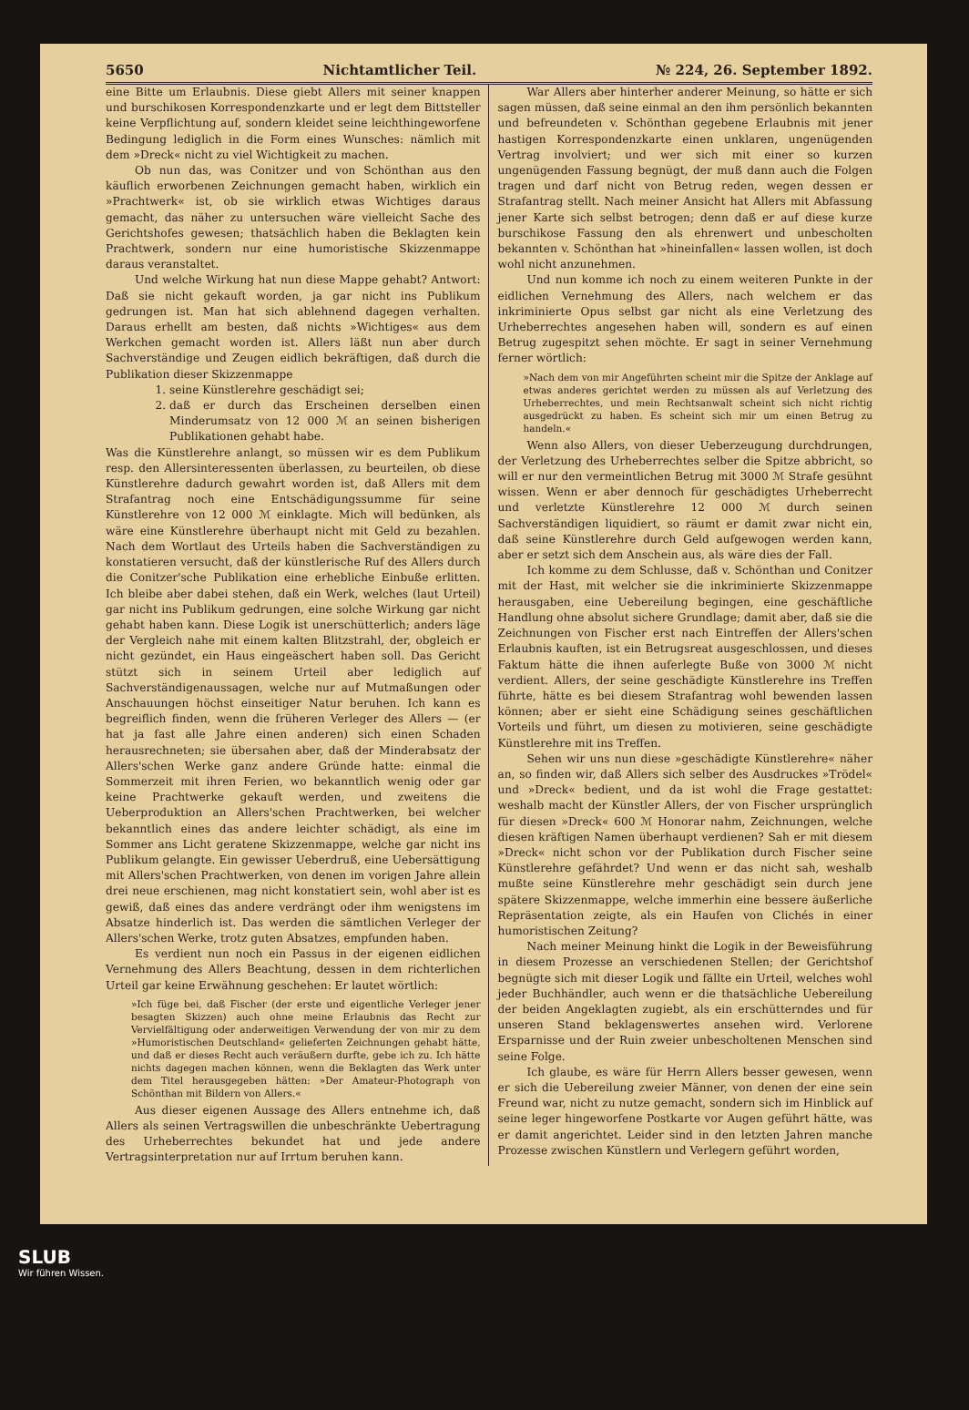5650 Nichtamtlicher Teil. № 224, 26. September 1892.
eine Bitte um Erlaubnis. Diese giebt Allers mit seiner knappen und burschikosen Korrespondenzkarte und er legt dem Bittsteller keine Verpflichtung auf, sondern kleidet seine leichthingeworfene Bedingung lediglich in die Form eines Wunsches: nämlich mit dem »Dreck« nicht zu viel Wichtigkeit zu machen.
Ob nun das, was Conitzer und von Schönthan aus den käuflich erworbenen Zeichnungen gemacht haben, wirklich ein »Prachtwerk« ist, ob sie wirklich etwas Wichtiges daraus gemacht, das näher zu untersuchen wäre vielleicht Sache des Gerichtshofes gewesen; thatsächlich haben die Beklagten kein Prachtwerk, sondern nur eine humoristische Skizzenmappe daraus veranstaltet.
Und welche Wirkung hat nun diese Mappe gehabt? Antwort: Daß sie nicht gekauft worden, ja gar nicht ins Publikum gedrungen ist. Man hat sich ablehnend dagegen verhalten. Daraus erhellt am besten, daß nichts »Wichtiges« aus dem Werkchen gemacht worden ist. Allers läßt nun aber durch Sachverständige und Zeugen eidlich bekräftigen, daß durch die Publikation dieser Skizzenmappe
1. seine Künstlerehre geschädigt sei;
2. daß er durch das Erscheinen derselben einen Minderumsatz von 12 000 ℳ an seinen bisherigen Publikationen gehabt habe.
Was die Künstlerehre anlangt, so müssen wir es dem Publikum resp. den Allersinteressenten überlassen, zu beurteilen, ob diese Künstlerehre dadurch gewahrt worden ist, daß Allers mit dem Strafantrag noch eine Entschädigungssumme für seine Künstlerehre von 12 000 ℳ einklagte. Mich will bedünken, als wäre eine Künstlerehre überhaupt nicht mit Geld zu bezahlen. Nach dem Wortlaut des Urteils haben die Sachverständigen zu konstatieren versucht, daß der künstlerische Ruf des Allers durch die Conitzer'sche Publikation eine erhebliche Einbuße erlitten. Ich bleibe aber dabei stehen, daß ein Werk, welches (laut Urteil) gar nicht ins Publikum gedrungen, eine solche Wirkung gar nicht gehabt haben kann. Diese Logik ist unerschütterlich; anders läge der Vergleich nahe mit einem kalten Blitzstrahl, der, obgleich er nicht gezündet, ein Haus eingeäschert haben soll. Das Gericht stützt sich in seinem Urteil aber lediglich auf Sachverständigenaussagen, welche nur auf Mutmaßungen oder Anschauungen höchst einseitiger Natur beruhen. Ich kann es begreiflich finden, wenn die früheren Verleger des Allers — (er hat ja fast alle Jahre einen anderen) sich einen Schaden herausrechneten; sie übersahen aber, daß der Minderabsatz der Allers'schen Werke ganz andere Gründe hatte: einmal die Sommerzeit mit ihren Ferien, wo bekanntlich wenig oder gar keine Prachtwerke gekauft werden, und zweitens die Ueberproduktion an Allers'schen Prachtwerken, bei welcher bekanntlich eines das andere leichter schädigt, als eine im Sommer ans Licht geratene Skizzenmappe, welche gar nicht ins Publikum gelangte. Ein gewisser Ueberdruß, eine Uebersättigung mit Allers'schen Prachtwerken, von denen im vorigen Jahre allein drei neue erschienen, mag nicht konstatiert sein, wohl aber ist es gewiß, daß eines das andere verdrängt oder ihm wenigstens im Absatze hinderlich ist. Das werden die sämtlichen Verleger der Allers'schen Werke, trotz guten Absatzes, empfunden haben.
Es verdient nun noch ein Passus in der eigenen eidlichen Vernehmung des Allers Beachtung, dessen in dem richterlichen Urteil gar keine Erwähnung geschehen: Er lautet wörtlich:
»Ich füge bei, daß Fischer (der erste und eigentliche Verleger jener besagten Skizzen) auch ohne meine Erlaubnis das Recht zur Vervielfältigung oder anderweitigen Verwendung der von mir zu dem »Humoristischen Deutschland« gelieferten Zeichnungen gehabt hätte, und daß er dieses Recht auch veräußern durfte, gebe ich zu. Ich hätte nichts dagegen machen können, wenn die Beklagten das Werk unter dem Titel herausgegeben hätten: »Der Amateur-Photograph von Schönthan mit Bildern von Allers.«
Aus dieser eigenen Aussage des Allers entnehme ich, daß Allers als seinen Vertragswillen die unbeschränkte Uebertragung des Urheberrechtes bekundet hat und jede andere Vertragsinterpretation nur auf Irrtum beruhen kann.
War Allers aber hinterher anderer Meinung, so hätte er sich sagen müssen, daß seine einmal an den ihm persönlich bekannten und befreundeten v. Schönthan gegebene Erlaubnis mit jener hastigen Korrespondenzkarte einen unklaren, ungenügenden Vertrag involviert; und wer sich mit einer so kurzen ungenügenden Fassung begnügt, der muß dann auch die Folgen tragen und darf nicht von Betrug reden, wegen dessen er Strafantrag stellt. Nach meiner Ansicht hat Allers mit Abfassung jener Karte sich selbst betrogen; denn daß er auf diese kurze burschikose Fassung den als ehrenwert und unbescholten bekannten v. Schönthan hat »hineinfallen« lassen wollen, ist doch wohl nicht anzunehmen.
Und nun komme ich noch zu einem weiteren Punkte in der eidlichen Vernehmung des Allers, nach welchem er das inkriminierte Opus selbst gar nicht als eine Verletzung des Urheberrechtes angesehen haben will, sondern es auf einen Betrug zugespitzt sehen möchte. Er sagt in seiner Vernehmung ferner wörtlich:
»Nach dem von mir Angeführten scheint mir die Spitze der Anklage auf etwas anderes gerichtet werden zu müssen als auf Verletzung des Urheberrechtes, und mein Rechtsanwalt scheint sich nicht richtig ausgedrückt zu haben. Es scheint sich mir um einen Betrug zu handeln.«
Wenn also Allers, von dieser Ueberzeugung durchdrungen, der Verletzung des Urheberrechtes selber die Spitze abbricht, so will er nur den vermeintlichen Betrug mit 3000 ℳ Strafe gesühnt wissen. Wenn er aber dennoch für geschädigtes Urheberrecht und verletzte Künstlerehre 12 000 ℳ durch seinen Sachverständigen liquidiert, so räumt er damit zwar nicht ein, daß seine Künstlerehre durch Geld aufgewogen werden kann, aber er setzt sich dem Anschein aus, als wäre dies der Fall.
Ich komme zu dem Schlusse, daß v. Schönthan und Conitzer mit der Hast, mit welcher sie die inkriminierte Skizzenmappe herausgaben, eine Uebereilung begingen, eine geschäftliche Handlung ohne absolut sichere Grundlage; damit aber, daß sie die Zeichnungen von Fischer erst nach Eintreffen der Allers'schen Erlaubnis kauften, ist ein Betrugsreat ausgeschlossen, und dieses Faktum hätte die ihnen auferlegte Buße von 3000 ℳ nicht verdient. Allers, der seine geschädigte Künstlerehre ins Treffen führte, hätte es bei diesem Strafantrag wohl bewenden lassen können; aber er sieht eine Schädigung seines geschäftlichen Vorteils und führt, um diesen zu motivieren, seine geschädigte Künstlerehre mit ins Treffen.
Sehen wir uns nun diese »geschädigte Künstlerehre« näher an, so finden wir, daß Allers sich selber des Ausdruckes »Trödel« und »Dreck« bedient, und da ist wohl die Frage gestattet: weshalb macht der Künstler Allers, der von Fischer ursprünglich für diesen »Dreck« 600 ℳ Honorar nahm, Zeichnungen, welche diesen kräftigen Namen überhaupt verdienen? Sah er mit diesem »Dreck« nicht schon vor der Publikation durch Fischer seine Künstlerehre gefährdet? Und wenn er das nicht sah, weshalb mußte seine Künstlerehre mehr geschädigt sein durch jene spätere Skizzenmappe, welche immerhin eine bessere äußerliche Repräsentation zeigte, als ein Haufen von Clichés in einer humoristischen Zeitung?
Nach meiner Meinung hinkt die Logik in der Beweisführung in diesem Prozesse an verschiedenen Stellen; der Gerichtshof begnügte sich mit dieser Logik und fällte ein Urteil, welches wohl jeder Buchhändler, auch wenn er die thatsächliche Uebereilung der beiden Angeklagten zugiebt, als ein erschütterndes und für unseren Stand beklagenswertes ansehen wird. Verlorene Ersparnisse und der Ruin zweier unbescholtenen Menschen sind seine Folge.
Ich glaube, es wäre für Herrn Allers besser gewesen, wenn er sich die Uebereilung zweier Männer, von denen der eine sein Freund war, nicht zu nutze gemacht, sondern sich im Hinblick auf seine leger hingeworfene Postkarte vor Augen geführt hätte, was er damit angerichtet. Leider sind in den letzten Jahren manche Prozesse zwischen Künstlern und Verlegern geführt worden,
SLUB
Wir führen Wissen.